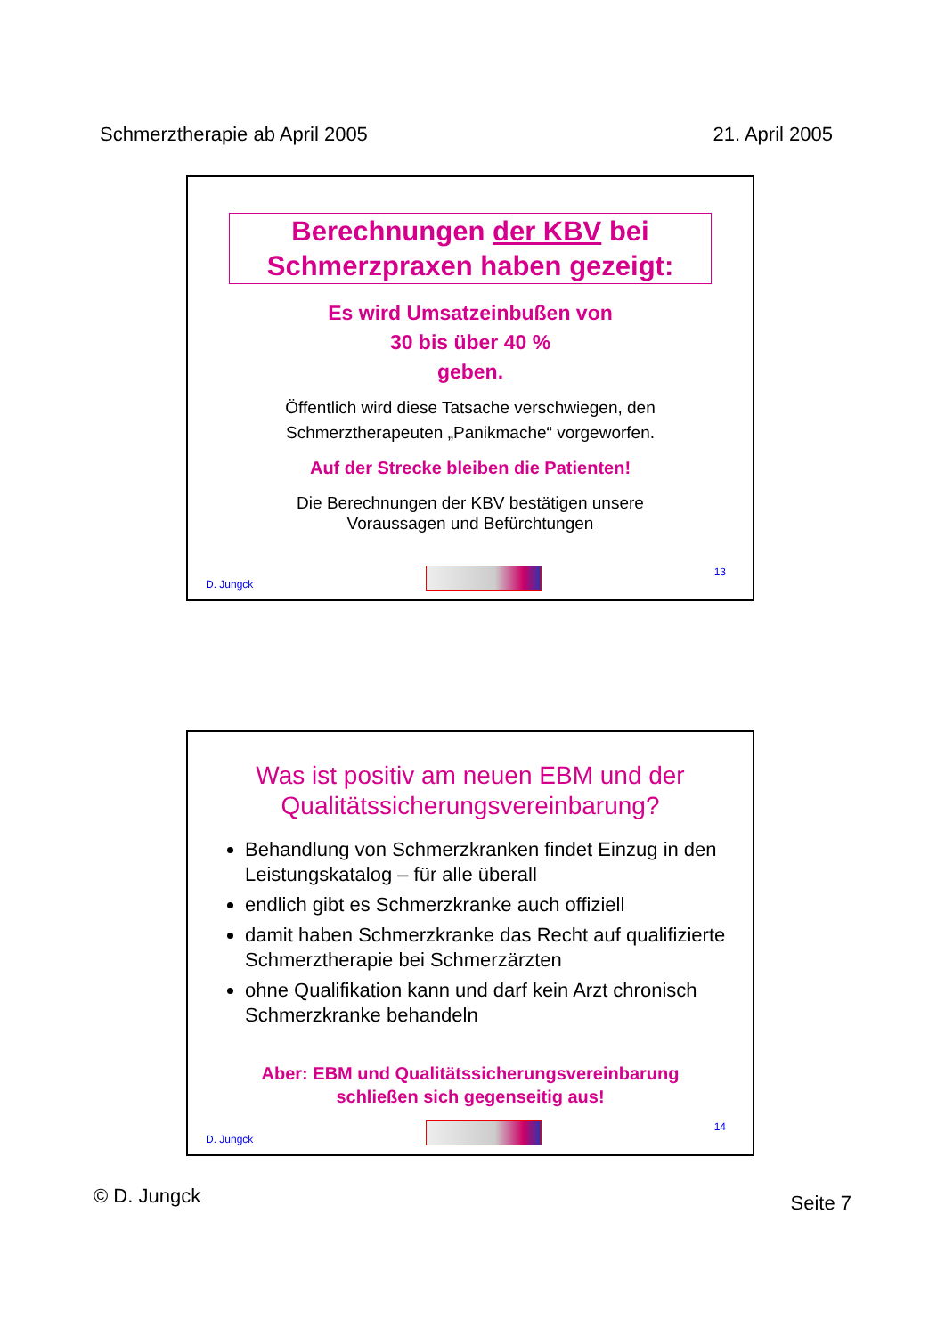Schmerztherapie ab April 2005 21. April 2005
Berechnungen der KBV bei Schmerzpraxen haben gezeigt:
Es wird Umsatzeinbußen von
30 bis über 40 %
geben.
Öffentlich wird diese Tatsache verschwiegen, den
Schmerztherapeuten „Panikmache“ vorgeworfen.
Auf der Strecke bleiben die Patienten!
Die Berechnungen der KBV bestätigen unsere
Voraussagen und Befürchtungen
D. Jungck
13
Was ist positiv am neuen EBM und der
Qualitätssicherungsvereinbarung?
Behandlung von Schmerzkranken findet Einzug in den Leistungskatalog – für alle überall
endlich gibt es Schmerzkranke auch offiziell
damit haben Schmerzkranke das Recht auf qualifizierte Schmerztherapie bei Schmerzärzten
ohne Qualifikation kann und darf kein Arzt chronisch Schmerzkranke behandeln
Aber: EBM und Qualitätssicherungsvereinbarung
schließen sich gegenseitig aus!
D. Jungck
14
© D. Jungck Seite 7